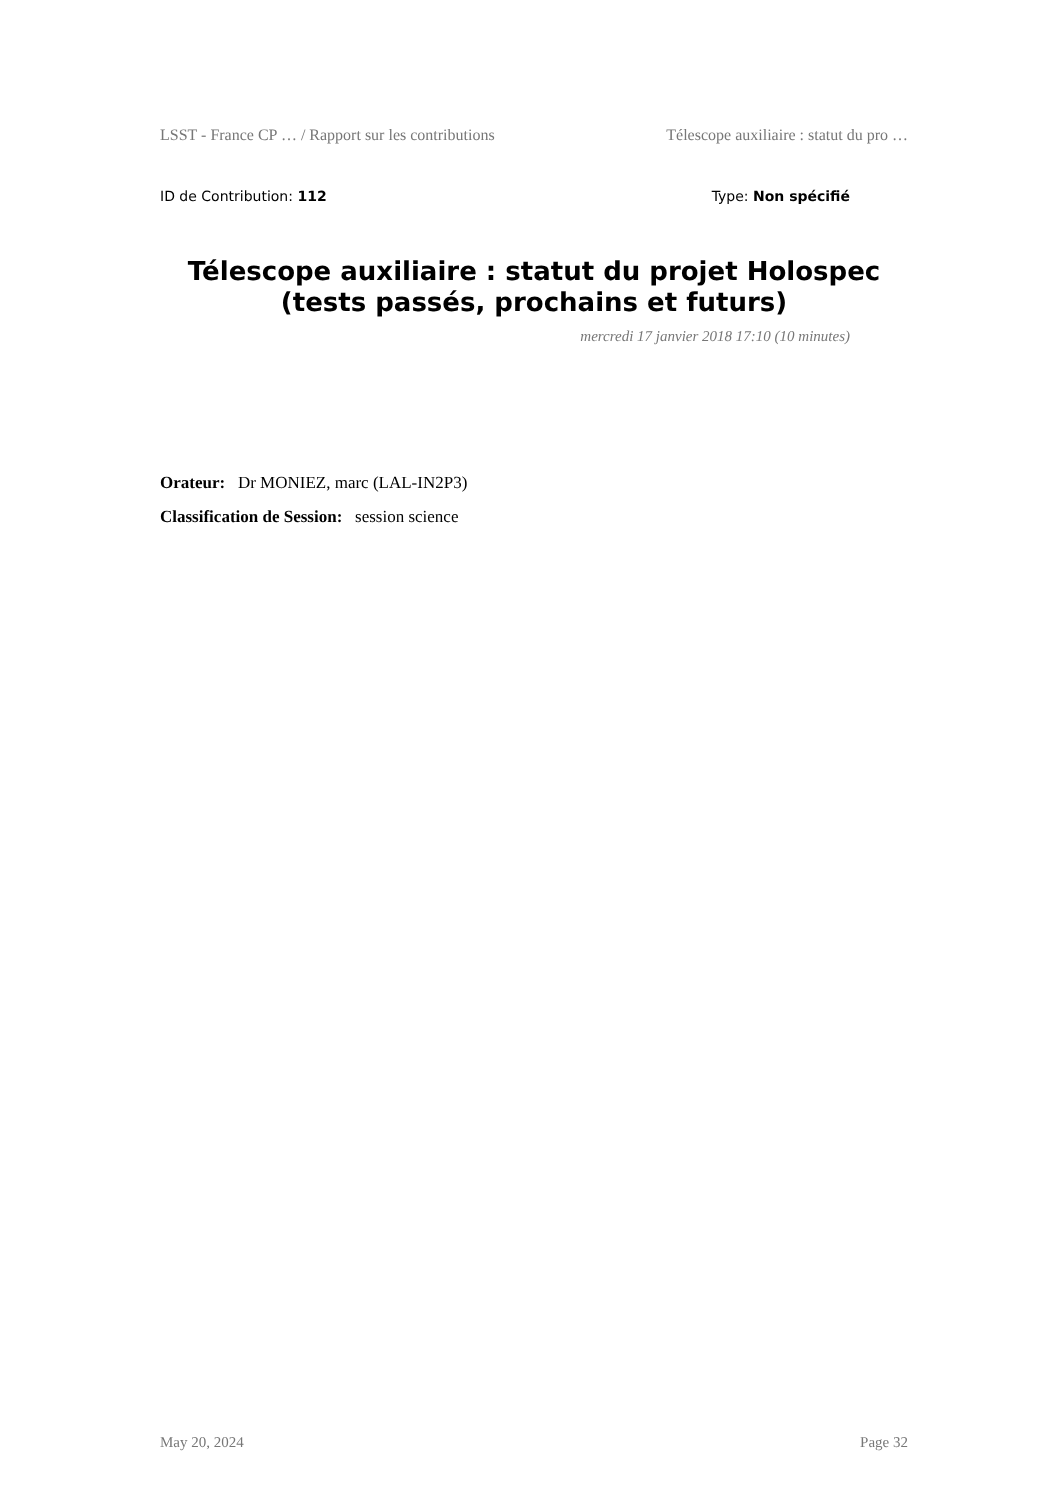LSST - France CP … / Rapport sur les contributions Télescope auxiliaire : statut du pro …
ID de Contribution: 112 Type: Non spécifié
Télescope auxiliaire : statut du projet Holospec (tests passés, prochains et futurs)
mercredi 17 janvier 2018 17:10 (10 minutes)
Orateur: Dr MONIEZ, marc (LAL-IN2P3)
Classification de Session: session science
May 20, 2024 Page 32